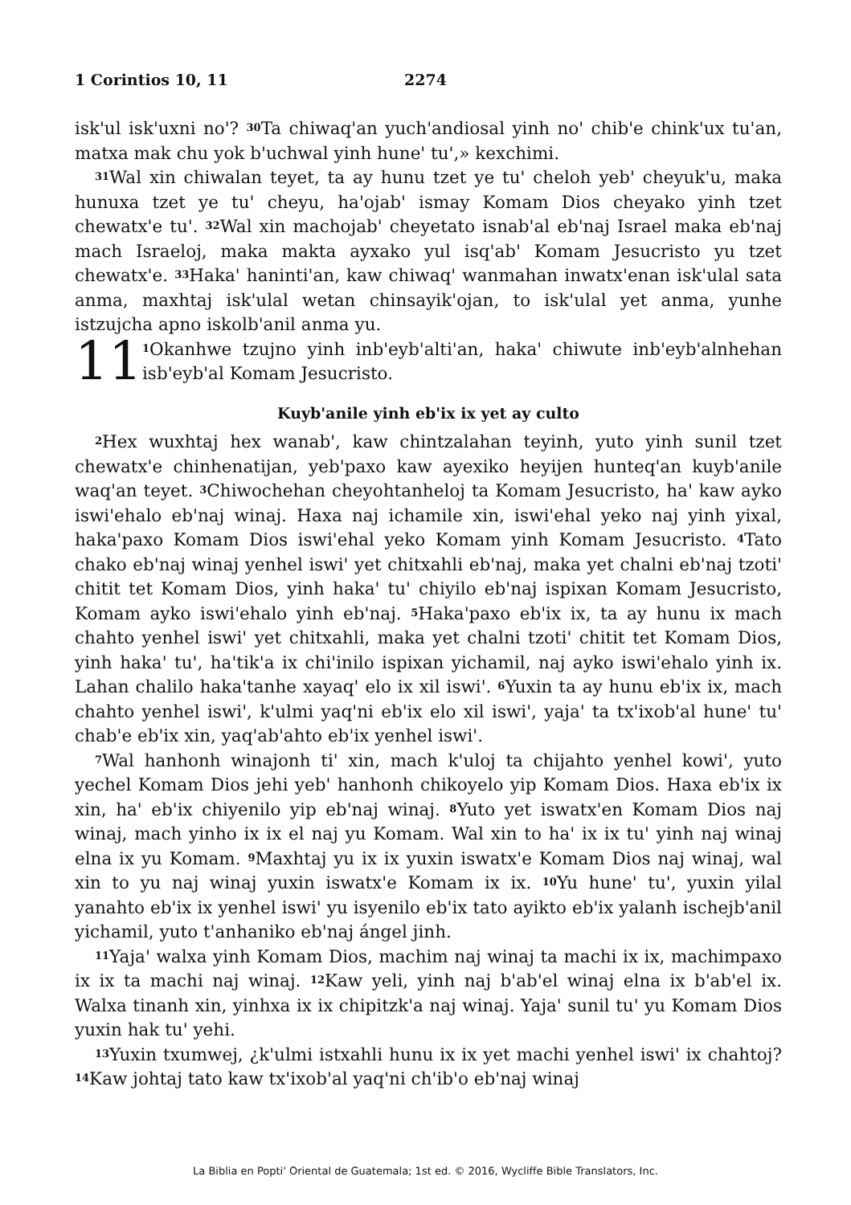1 Corintios 10, 11 2274
isk'ul isk'uxni no'? <sup>30</sup>Ta chiwaq'an yuch'andiosal yinh no' chib'e chink'ux tu'an, matxa mak chu yok b'uchwal yinh hune' tu',» kexchimi.
<sup>31</sup> Wal xin chiwalan teyet, ta ay hunu tzet ye tu' cheloh yeb' cheyuk'u, maka hunuxa tzet ye tu' cheyu, ha'ojab' ismay Komam Dios cheyako yinh tzet chewatx'e tu'. <sup>32</sup>Wal xin machojab' cheyetato isnab'al eb'naj Israel maka eb'naj mach Israeloj, maka makta ayxako yul isq'ab' Komam Jesucristo yu tzet chewatx'e. <sup>33</sup>Haka' haninti'an, kaw chiwaq' wanmahan inwatx'enan isk'ulal sata anma, maxhtaj isk'ulal wetan chinsayik'ojan, to isk'ulal yet anma, yunhe istzujcha apno iskolb'anil anma yu.
11
<sup>1</sup> Okanhwe tzujno yinh inb'eyb'alti'an, haka' chiwute inb'eyb'alnhehan isb'eyb'al Komam Jesucristo.
Kuyb'anile yinh eb'ix ix yet ay culto
<sup>2</sup> Hex wuxhtaj hex wanab', kaw chintzalahan teyinh, yuto yinh sunil tzet chewatx'e chinhenatijan, yeb'paxo kaw ayexiko heyijen hunteq'an kuyb'anile waq'an teyet. <sup>3</sup>Chiwochehan cheyohtanheloj ta Komam Jesucristo, ha' kaw ayko iswi'ehalo eb'naj winaj. Haxa naj ichamile xin, iswi'ehal yeko naj yinh yixal, haka'paxo Komam Dios iswi'ehal yeko Komam yinh Komam Jesucristo. <sup>4</sup>Tato chako eb'naj winaj yenhel iswi' yet chitxahli eb'naj, maka yet chalni eb'naj tzoti' chitit tet Komam Dios, yinh haka' tu' chiyilo eb'naj ispixan Komam Jesucristo, Komam ayko iswi'ehalo yinh eb'naj. <sup>5</sup>Haka'paxo eb'ix ix, ta ay hunu ix mach chahto yenhel iswi' yet chitxahli, maka yet chalni tzoti' chitit tet Komam Dios, yinh haka' tu', ha'tik'a ix chi'inilo ispixan yichamil, naj ayko iswi'ehalo yinh ix. Lahan chalilo haka'tanhe xayaq' elo ix xil iswi'. <sup>6</sup>Yuxin ta ay hunu eb'ix ix, mach chahto yenhel iswi', k'ulmi yaq'ni eb'ix elo xil iswi', yaja' ta tx'ixob'al hune' tu' chab'e eb'ix xin, yaq'ab'ahto eb'ix yenhel iswi'.
<sup>7</sup> Wal hanhonh winajonh ti' xin, mach k'uloj ta chijahto yenhel kowi', yuto yechel Komam Dios jehi yeb' hanhonh chikoyelo yip Komam Dios. Haxa eb'ix ix xin, ha' eb'ix chiyenilo yip eb'naj winaj. <sup>8</sup>Yuto yet iswatx'en Komam Dios naj winaj, mach yinho ix ix el naj yu Komam. Wal xin to ha' ix ix tu' yinh naj winaj elna ix yu Komam. <sup>9</sup>Maxhtaj yu ix ix yuxin iswatx'e Komam Dios naj winaj, wal xin to yu naj winaj yuxin iswatx'e Komam ix ix. <sup>10</sup>Yu hune' tu', yuxin yilal yanahto eb'ix ix yenhel iswi' yu isyenilo eb'ix tato ayikto eb'ix yalanh ischejb'anil yichamil, yuto t'anhaniko eb'naj ángel jinh.
<sup>11</sup> Yaja' walxa yinh Komam Dios, machim naj winaj ta machi ix ix, machimpaxo ix ix ta machi naj winaj. <sup>12</sup>Kaw yeli, yinh naj b'ab'el winaj elna ix b'ab'el ix. Walxa tinanh xin, yinhxa ix ix chipitzk'a naj winaj. Yaja' sunil tu' yu Komam Dios yuxin hak tu' yehi.
<sup>13</sup> Yuxin txumwej, ¿k'ulmi istxahli hunu ix ix yet machi yenhel iswi' ix chahtoj? <sup>14</sup>Kaw johtaj tato kaw tx'ixob'al yaq'ni ch'ib'o eb'naj winaj
La Biblia en Popti' Oriental de Guatemala; 1st ed. © 2016, Wycliffe Bible Translators, Inc.